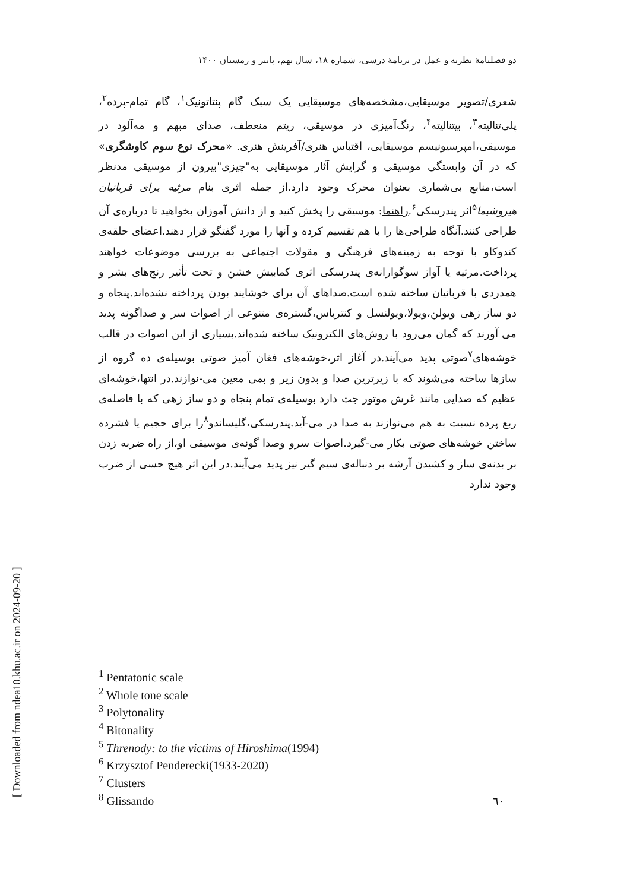دو فصلنامهٔ نظریه و عمل در برنامهٔ درسی، شماره ۱۸، سال نهم، پاییز و زمستان ۱۴۰۰
شعری/تصویر موسیقایی،مشخصه‌های موسیقایی یک سبک گام پنتاتونیک<sup>۱</sup>، گام تمام-پرده<sup>۲</sup>، پلی‌تنالیته<sup>۳</sup>، بیتنالیته<sup>۴</sup>، رنگ‌آمیزی در موسیقی، ریتم منعطف، صدای مبهم و مه‌آلود در موسیقی،امپرسیونیسم موسیقایی، اقتباس هنری/آفرینش هنری. «محرک نوع سوم کاوشگری» که در آن وابستگی موسیقی و گرایش آثار موسیقایی به"چیزی"بیرون از موسیقی مدنظر است،منابع بی‌شماری بعنوان محرک وجود دارد.از جمله اثری بنام مرثیه برای قربانیان هیروشیما<sup>۵</sup>اثر پندرسکی<sup>۶</sup>.راهنما: موسیقی را پخش کنید و از دانش آموزان بخواهید تا درباره‌ی آن طراحی کنند.آنگاه طراحی‌ها را با هم تقسیم کرده و آنها را مورد گفتگو قرار دهند.اعضای حلقه‌ی کندوکاو با توجه به زمینه‌های فرهنگی و مقولات اجتماعی به بررسی موضوعات خواهند پرداخت.مرثیه یا آواز سوگوارانه‌ی پندرسکی اثری کمابیش خشن و تحت تأثیر رنج‌های بشر و همدردی با قربانیان ساخته شده است.صداهای آن برای خوشایند بودن پرداخته نشده‌اند.پنجاه و دو ساز زهی ویولن،ویولا،ویولنسل و کنترباس،گستره‌ی متنوعی از اصوات سر و صداگونه پدید می آورند که گمان می‌رود با روش‌های الکترونیک ساخته شده‌اند.بسیاری از این اصوات در قالب خوشه‌های<sup>۷</sup>صوتی پدید می‌آیند.در آغاز اثر،خوشه‌های فغان آمیز صوتی بوسیله‌ی ده گروه از سازها ساخته می‌شوند که با زیرترین صدا و بدون زیر و بمی معین می-نوازند.در انتها،خوشه‌ای عظیم که صدایی مانند غرش موتور جت دارد بوسیله‌ی تمام پنجاه و دو ساز زهی که با فاصله‌ی ربع پرده نسبت به هم می‌نوازند به صدا در می-آید.پندرسکی،گلیساندو<sup>۸</sup>را برای حجیم یا فشرده ساختن خوشه‌های صوتی بکار می-گیرد.اصوات سرو وصدا گونه‌ی موسیقی او،از راه ضربه زدن بر بدنه‌ی ساز و کشیدن آرشه بر دنباله‌ی سیم گیر نیز پدید می‌آیند.در این اثر هیچ حسی از ضرب وجود ندارد
<sup>1</sup> Pentatonic scale
<sup>2</sup> Whole tone scale
<sup>3</sup> Polytonality
<sup>4</sup> Bitonality
<sup>5</sup> Threnody: to the victims of Hiroshima(1994)
<sup>6</sup> Krzysztof Penderecki(1933-2020)
<sup>7</sup> Clusters
<sup>8</sup> Glissando
٦٠
[ Downloaded from ndea10.khu.ac.ir on 2024-09-20 ]